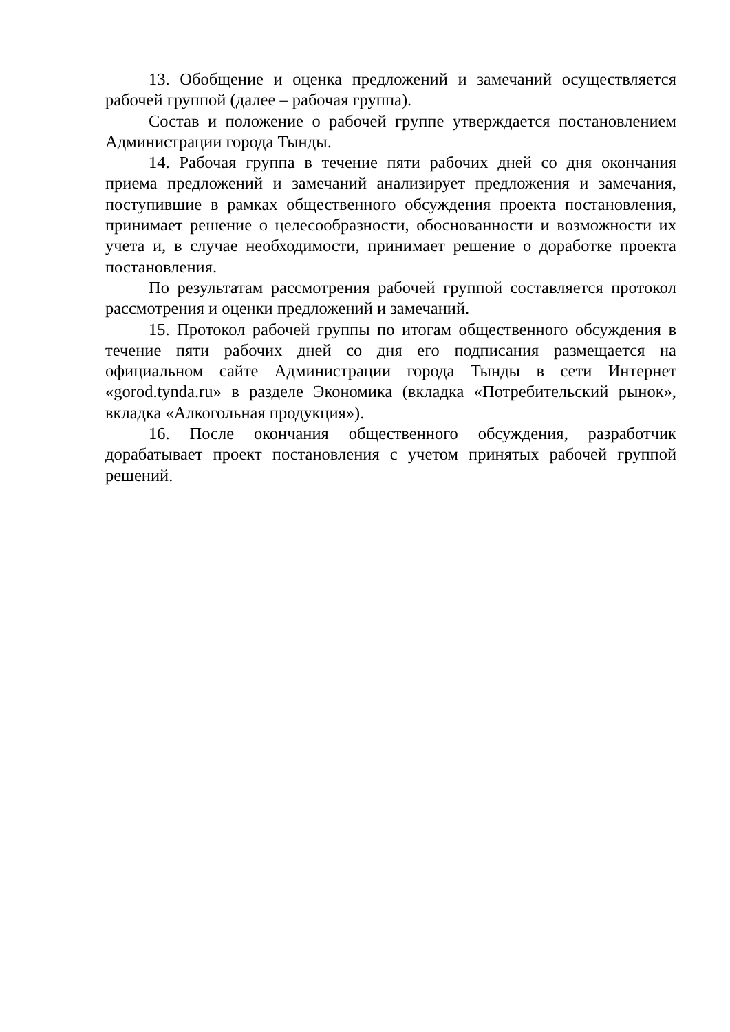13. Обобщение и оценка предложений и замечаний осуществляется рабочей группой (далее – рабочая группа).
Состав и положение о рабочей группе утверждается постановлением Администрации города Тынды.
14. Рабочая группа в течение пяти рабочих дней со дня окончания приема предложений и замечаний анализирует предложения и замечания, поступившие в рамках общественного обсуждения проекта постановления, принимает решение о целесообразности, обоснованности и возможности их учета и, в случае необходимости, принимает решение о доработке проекта постановления.
По результатам рассмотрения рабочей группой составляется протокол рассмотрения и оценки предложений и замечаний.
15. Протокол рабочей группы по итогам общественного обсуждения в течение пяти рабочих дней со дня его подписания размещается на официальном сайте Администрации города Тынды в сети Интернет «gorod.tynda.ru» в разделе Экономика (вкладка «Потребительский рынок», вкладка «Алкогольная продукция»).
16. После окончания общественного обсуждения, разработчик дорабатывает проект постановления с учетом принятых рабочей группой решений.